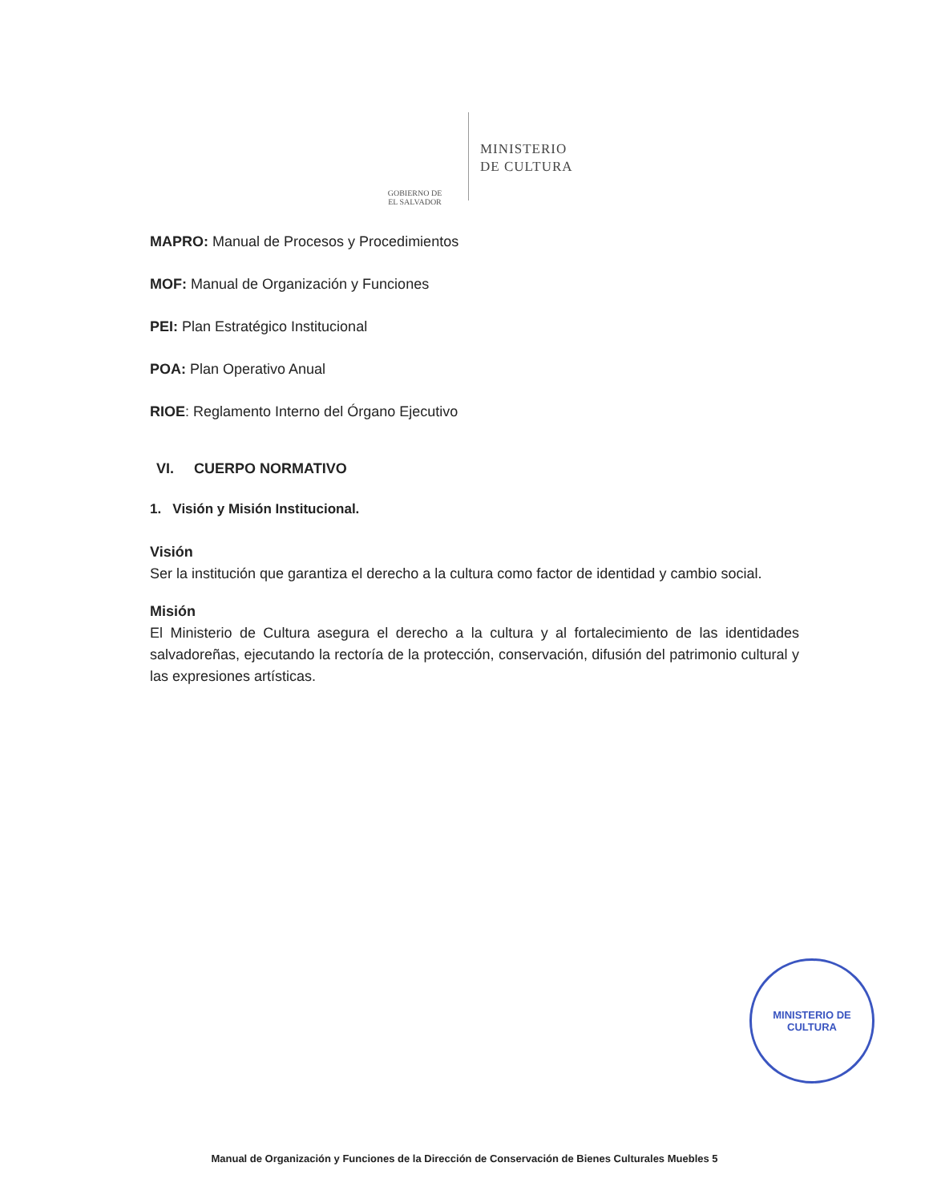GOBIERNO DE
EL SALVADOR
MINISTERIO
DE CULTURA
MAPRO: Manual de Procesos y Procedimientos
MOF: Manual de Organización y Funciones
PEI: Plan Estratégico Institucional
POA: Plan Operativo Anual
RIOE: Reglamento Interno del Órgano Ejecutivo
VI. CUERPO NORMATIVO
1. Visión y Misión Institucional.
Visión
Ser la institución que garantiza el derecho a la cultura como factor de identidad y cambio social.
Misión
El Ministerio de Cultura asegura el derecho a la cultura y al fortalecimiento de las identidades salvadoreñas, ejecutando la rectoría de la protección, conservación, difusión del patrimonio cultural y las expresiones artísticas.
MINISTERIO DE CULTURA
Manual de Organización y Funciones de la Dirección de Conservación de Bienes Culturales Muebles 5